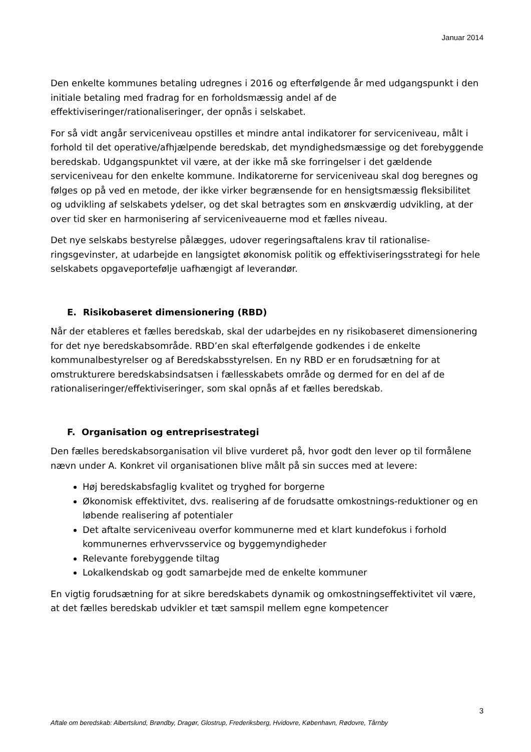Januar 2014
Den enkelte kommunes betaling udregnes i 2016 og efterfølgende år med udgangspunkt i den initiale betaling med fradrag for en forholdsmæssig andel af de effektiviseringer/rationaliseringer, der opnås i selskabet.
For så vidt angår serviceniveau opstilles et mindre antal indikatorer for serviceniveau, målt i forhold til det operative/afhjælpende beredskab, det myndighedsmæssige og det forebyggende beredskab. Udgangspunktet vil være, at der ikke må ske forringelser i det gældende serviceniveau for den enkelte kommune. Indikatorerne for serviceniveau skal dog beregnes og følges op på ved en metode, der ikke virker begrænsende for en hensigtsmæssig fleksibilitet og udvikling af selskabets ydelser, og det skal betragtes som en ønskværdig udvikling, at der over tid sker en harmonisering af serviceniveauerne mod et fælles niveau.
Det nye selskabs bestyrelse pålægges, udover regeringsaftalens krav til rationalise-ringsgevinster, at udarbejde en langsigtet økonomisk politik og effektiviseringsstrategi for hele selskabets opgaveportefølje uafhængigt af leverandør.
E. Risikobaseret dimensionering (RBD)
Når der etableres et fælles beredskab, skal der udarbejdes en ny risikobaseret dimensionering for det nye beredskabsområde. RBD’en skal efterfølgende godkendes i de enkelte kommunalbestyrelser og af Beredskabsstyrelsen. En ny RBD er en forudsætning for at omstrukturere beredskabsindsatsen i fællesskabets område og dermed for en del af de rationaliseringer/effektiviseringer, som skal opnås af et fælles beredskab.
F. Organisation og entreprisestrategi
Den fælles beredskabsorganisation vil blive vurderet på, hvor godt den lever op til formålene nævn under A. Konkret vil organisationen blive målt på sin succes med at levere:
Høj beredskabsfaglig kvalitet og tryghed for borgerne
Økonomisk effektivitet, dvs. realisering af de forudsatte omkostnings-reduktioner og en løbende realisering af potentialer
Det aftalte serviceniveau overfor kommunerne med et klart kundefokus i forhold kommunernes erhvervsservice og byggemyndigheder
Relevante forebyggende tiltag
Lokalkendskab og godt samarbejde med de enkelte kommuner
En vigtig forudsætning for at sikre beredskabets dynamik og omkostningseffektivitet vil være, at det fælles beredskab udvikler et tæt samspil mellem egne kompetencer
3
Aftale om beredskab: Albertslund, Brøndby, Dragør, Glostrup, Frederiksberg, Hvidovre, København, Rødovre, Tårnby